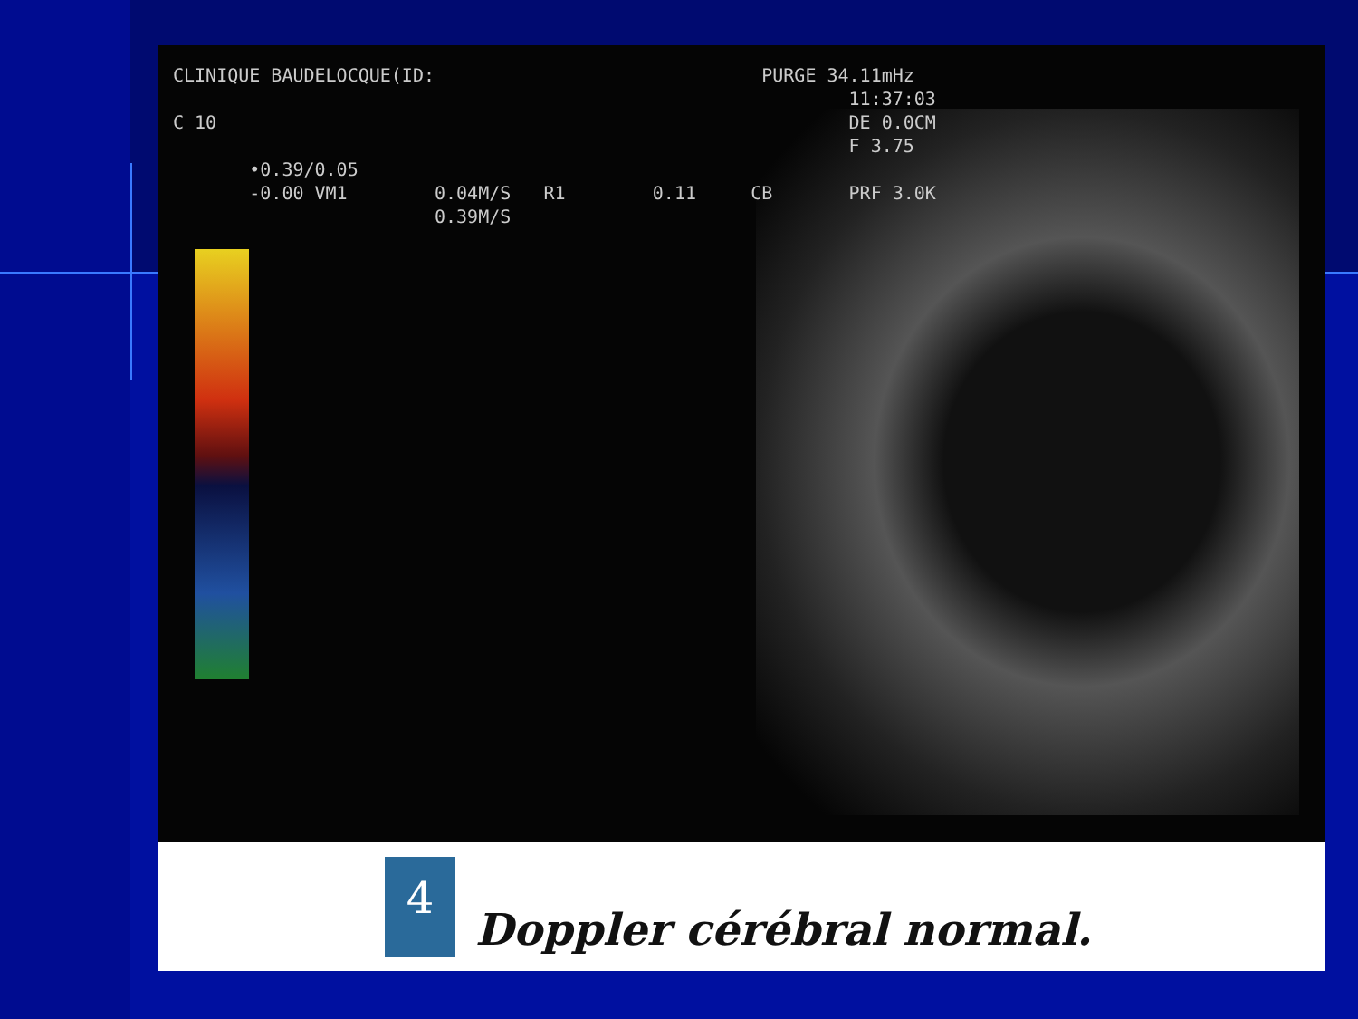CLINIQUE BAUDELOCQUE(ID: PURGE 34.11mHz 11:37:03 C 10 DE 0.0CM F 3.75 •0.39/0.05 -0.00 VM1 0.04M/S R1 0.11 CB PRF 3.0K 0.39M/S
4
Doppler cérébral normal.